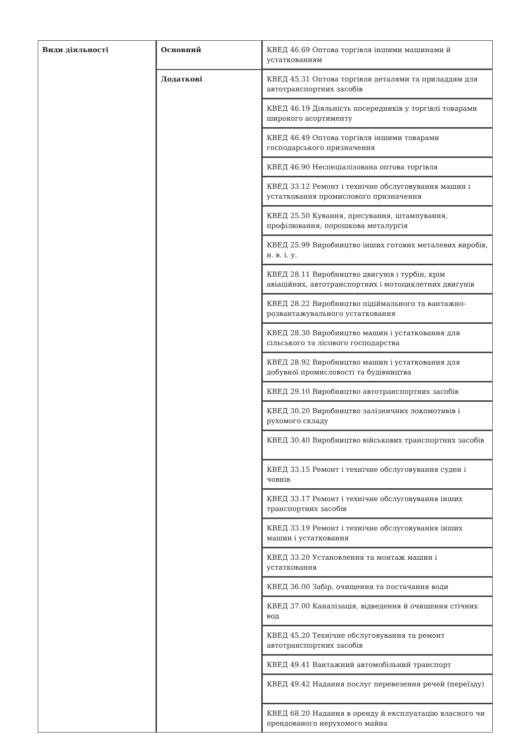| Види діяльності | Основний | КВЕД 46.69 Оптова торгівля іншими машинами й устаткованням |
| | Додаткові | КВЕД 45.31 Оптова торгівля деталями та приладдям для автотранспортних засобів |
| | | КВЕД 46.19 Діяльність посередників у торгівлі товарами широкого асортименту |
| | | КВЕД 46.49 Оптова торгівля іншими товарами господарського призначення |
| | | КВЕД 46.90 Неспеціалізована оптова торгівля |
| | | КВЕД 33.12 Ремонт і технічне обслуговування машин і устатковання промислового призначення |
| | | КВЕД 25.50 Кування, пресування, штампування, профілювання; порошкова металургія |
| | | КВЕД 25.99 Виробництво інших готових металевих виробів, н. в. і. у. |
| | | КВЕД 28.11 Виробництво двигунів і турбін, крім авіаційних, автотранспортних і мотоциклетних двигунів |
| | | КВЕД 28.22 Виробництво підіймального та вантажно-розвантажувального устатковання |
| | | КВЕД 28.30 Виробництво машин і устатковання для сільського та лісового господарства |
| | | КВЕД 28.92 Виробництво машин і устатковання для добувної промисловості та будівництва |
| | | КВЕД 29.10 Виробництво автотранспортних засобів |
| | | КВЕД 30.20 Виробництво залізничних локомотивів і рухомого складу |
| | | КВЕД 30.40 Виробництво військових транспортних засобів |
| | | КВЕД 33.15 Ремонт і технічне обслуговування суден і човнів |
| | | КВЕД 33.17 Ремонт і технічне обслуговування інших транспортних засобів |
| | | КВЕД 33.19 Ремонт і технічне обслуговування інших машин і устатковання |
| | | КВЕД 33.20 Установлення та монтаж машин і устатковання |
| | | КВЕД 36.00 Забір, очищення та постачання води |
| | | КВЕД 37.00 Каналізація, відведення й очищення стічних вод |
| | | КВЕД 45.20 Технічне обслуговування та ремонт автотранспортних засобів |
| | | КВЕД 49.41 Вантажний автомобільний транспорт |
| | | КВЕД 49.42 Надання послуг перевезення речей (переїзду) |
| | | КВЕД 68.20 Надання в оренду й експлуатацію власного чи орендованого нерухомого майна |